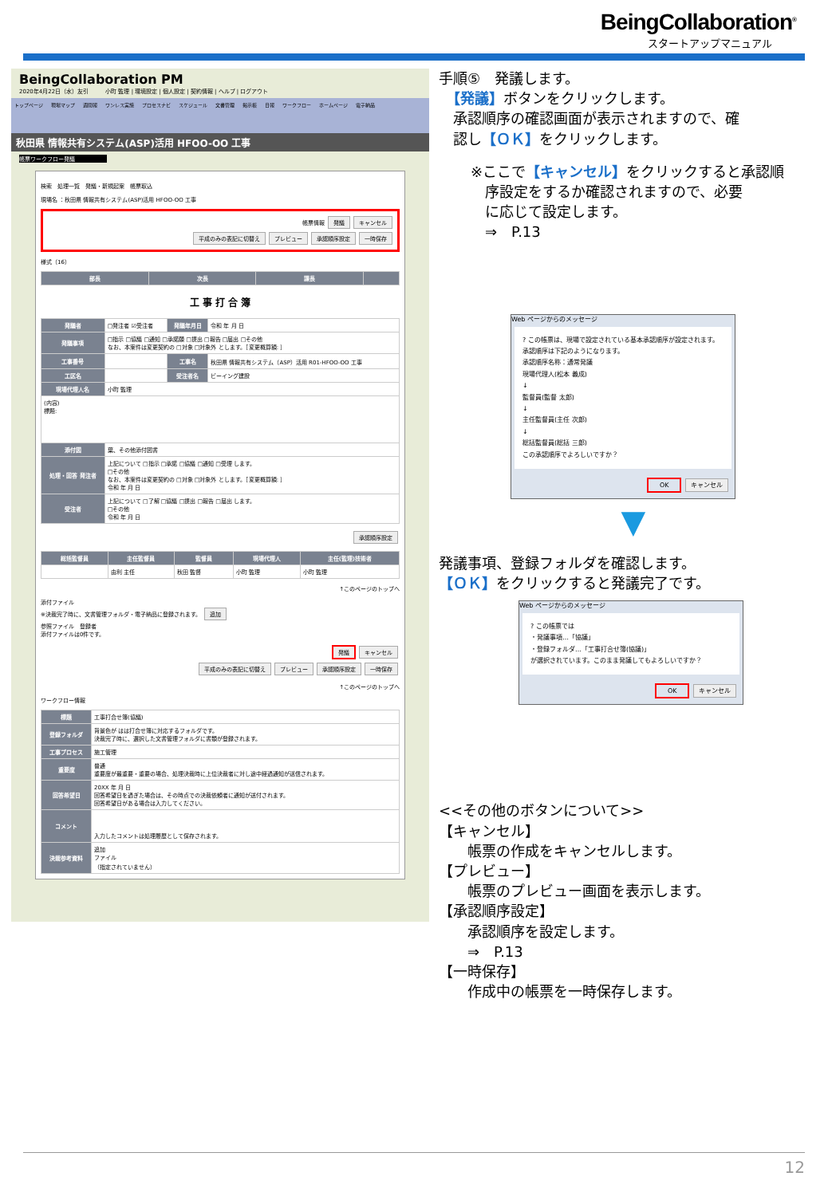BeingCollaboration<sup>®</sup>
スタートアップマニュアル
BeingCollaboration PM
2020年4月22日（水）友引　　　小町 監理 | 環境設定 | 個人設定 | 契約情報 | ヘルプ | ログアウト
トップページ 現場マップ 週間報 ワンレス実施 プロセスナビ スケジュール 文書管理 掲示板 日報 ワークフロー ホームページ 電子納品
秋田県 情報共有システム(ASP)活用 HFOO-OO 工事
帳票ワークフロー発議
検索　処理一覧　発議・新規起案　帳票取込
現場名 ：秋田県 情報共有システム(ASP)活用 HFOO-OO 工事
帳票情報 発議 キャンセル
平成のみの表記に切替え プレビュー 承認順序設定 一時保存
様式（16）
| 部長 | 次長 | 課長 | |
| --- | --- | --- | --- |
工 事 打 合 簿
| 発議者 | □発注者 ☑受注者 | 発議年月日 | 令和 年 月 日 |
| 発議事項 | □指示 □協議 □通知 □承諾願 □提出 □報告 □届出 □その他 なお、本案件は変更契約の □対象 □対象外 とします。［変更概算額: ］ | | |
| 工事番号 | | 工事名 | 秋田県 情報共有システム（ASP）活用 R01-HFOO-OO 工事 |
| 工区名 | | 受注者名 | ビーイング建設 |
| 現場代理人名 | 小町 監理 | | |
| (内容) 標題: | | | |
| 添付図 | 葉、その他添付図書 | | |
| 処理・回答 発注者 | 上記について □指示 □承諾 □協議 □通知 □受理 します。 □その他 なお、本案件は変更契約の □対象 □対象外 とします。［変更概算額: ］ 令和 年 月 日 | | |
| 受注者 | 上記について □了解 □協議 □提出 □報告 □届出 します。 □その他 令和 年 月 日 | | |
承認順序設定
| 総括監督員 | 主任監督員 | 監督員 | 現場代理人 | 主任(監理)技術者 |
| --- | --- | --- | --- | --- |
| | 由利 主任 | 秋田 監督 | 小町 監理 | 小町 監理 |
↑このページのトップへ
添付ファイル
※決裁完了時に、文書管理フォルダ・電子納品に登録されます。 追加
参照ファイル　登録者
添付ファイルは0件です。
発議 キャンセル
平成のみの表記に切替え プレビュー 承認順序設定 一時保存
↑このページのトップへ
ワークフロー情報
| 標題 | 工事打合せ簿(協議) |
| 登録フォルダ | 背景色が はは打合せ簿に対応するフォルダです。 決裁完了時に、選択した文書管理フォルダに書類が登録されます。 |
| 工事プロセス | 施工管理 |
| 重要度 | 普通 重要度が最重要・重要の場合、処理決裁時に上位決裁者に対し途中経過通知が送信されます。 |
| 回答希望日 | 20XX 年 月 日 回答希望日を過ぎた場合は、その時点での決裁依頼者に通知が送付されます。 回答希望日がある場合は入力してください。 |
| コメント | 入力したコメントは処理履歴として保存されます。 |
| 決裁参考資料 | 追加 ファイル （指定されていません） |
手順⑤　発議します。
　【発議】ボタンをクリックします。
　承認順序の確認画面が表示されますので、確
　認し【ＯＫ】をクリックします。
※ここで【キャンセル】をクリックすると承認順
　序設定をするか確認されますので、必要
　に応じて設定します。
　⇒　P.13
Web ページからのメッセージ
? この帳票は、現場で設定されている基本承認順序が設定されます。
承認順序は下記のようになります。
承認順序名称：通常発議
現場代理人(松本 義成)
↓
監督員(監督 太郎)
↓
主任監督員(主任 次郎)
↓
総括監督員(総括 三郎)
この承認順序でよろしいですか？
OK キャンセル
▼
発議事項、登録フォルダを確認します。
【ＯＫ】をクリックすると発議完了です。
Web ページからのメッセージ
? この帳票では
・発議事項…「協議」
・登録フォルダ…「工事打合せ簿(協議)」
が選択されています。このまま発議してもよろしいですか？
OK キャンセル
<<その他のボタンについて>>
【キャンセル】
　　帳票の作成をキャンセルします。
【プレビュー】
　　帳票のプレビュー画面を表示します。
【承認順序設定】
　　承認順序を設定します。
　　⇒　P.13
【一時保存】
　　作成中の帳票を一時保存します。
12